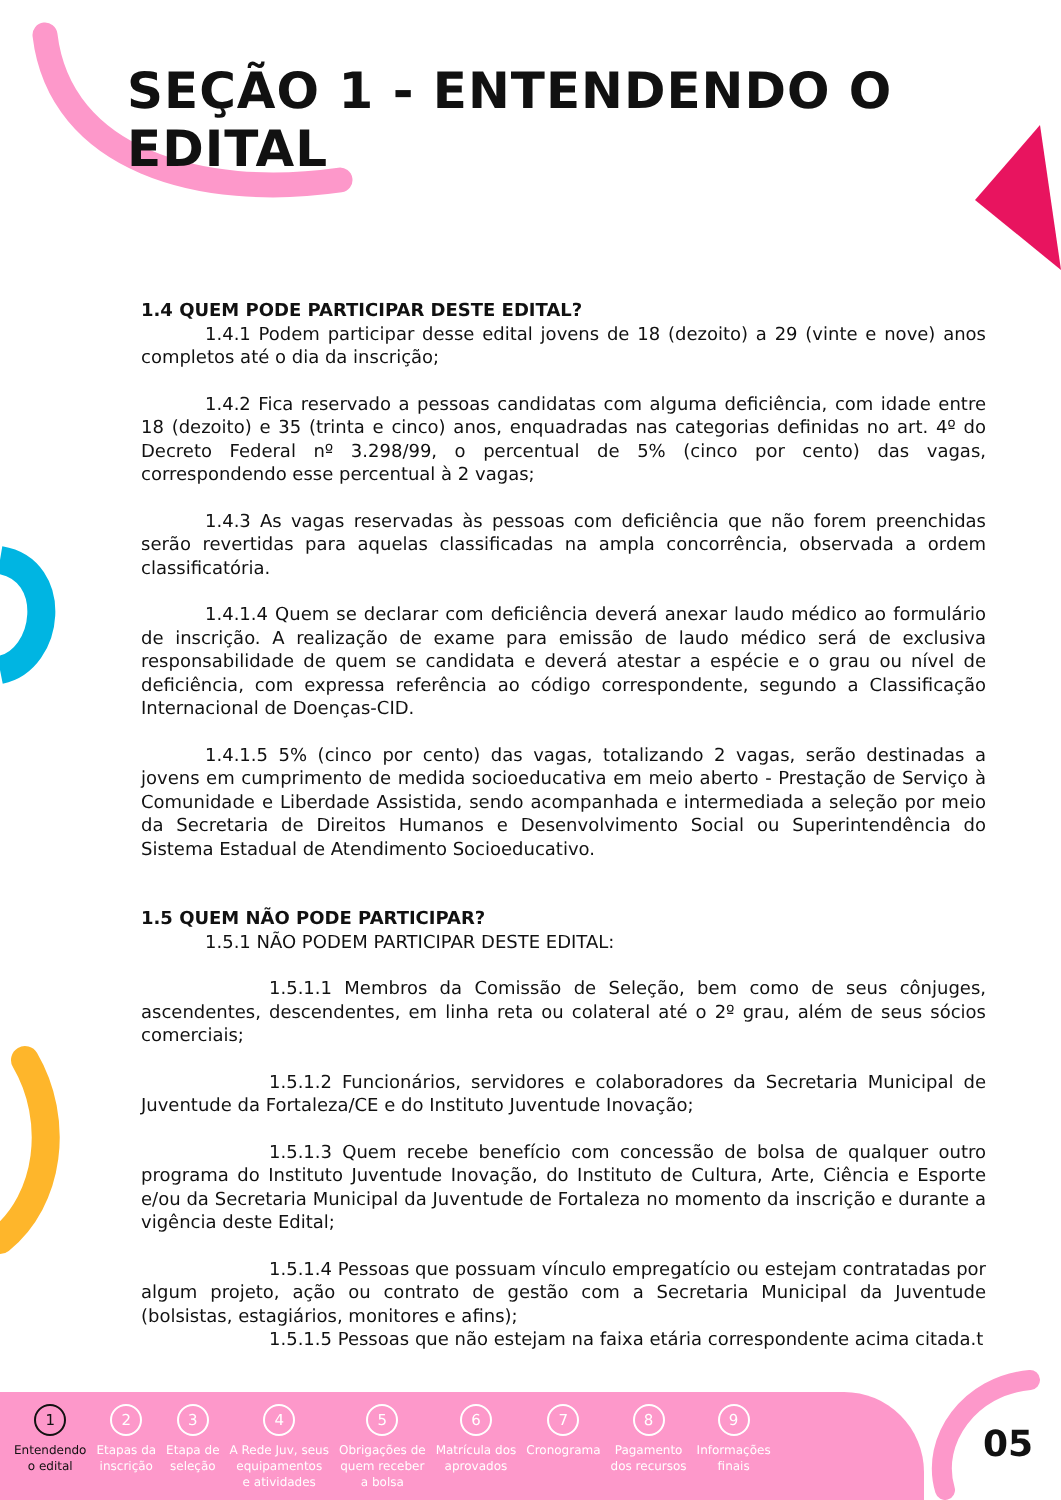SEÇÃO 1 - ENTENDENDO O EDITAL
1.4 QUEM PODE PARTICIPAR DESTE EDITAL?
1.4.1 Podem participar desse edital jovens de 18 (dezoito) a 29 (vinte e nove) anos completos até o dia da inscrição;
1.4.2 Fica reservado a pessoas candidatas com alguma deficiência, com idade entre 18 (dezoito) e 35 (trinta e cinco) anos, enquadradas nas categorias definidas no art. 4º do Decreto Federal nº 3.298/99, o percentual de 5% (cinco por cento) das vagas, correspondendo esse percentual à 2 vagas;
1.4.3 As vagas reservadas às pessoas com deficiência que não forem preenchidas serão revertidas para aquelas classificadas na ampla concorrência, observada a ordem classificatória.
1.4.1.4 Quem se declarar com deficiência deverá anexar laudo médico ao formulário de inscrição. A realização de exame para emissão de laudo médico será de exclusiva responsabilidade de quem se candidata e deverá atestar a espécie e o grau ou nível de deficiência, com expressa referência ao código correspondente, segundo a Classificação Internacional de Doenças-CID.
1.4.1.5 5% (cinco por cento) das vagas, totalizando 2 vagas, serão destinadas a jovens em cumprimento de medida socioeducativa em meio aberto - Prestação de Serviço à Comunidade e Liberdade Assistida, sendo acompanhada e intermediada a seleção por meio da Secretaria de Direitos Humanos e Desenvolvimento Social ou Superintendência do Sistema Estadual de Atendimento Socioeducativo.
1.5 QUEM NÃO PODE PARTICIPAR?
1.5.1 NÃO PODEM PARTICIPAR DESTE EDITAL:
1.5.1.1 Membros da Comissão de Seleção, bem como de seus cônjuges, ascendentes, descendentes, em linha reta ou colateral até o 2º grau, além de seus sócios comerciais;
1.5.1.2 Funcionários, servidores e colaboradores da Secretaria Municipal de Juventude da Fortaleza/CE e do Instituto Juventude Inovação;
1.5.1.3 Quem recebe benefício com concessão de bolsa de qualquer outro programa do Instituto Juventude Inovação, do Instituto de Cultura, Arte, Ciência e Esporte e/ou da Secretaria Municipal da Juventude de Fortaleza no momento da inscrição e durante a vigência deste Edital;
1.5.1.4 Pessoas que possuam vínculo empregatício ou estejam contratadas por algum projeto, ação ou contrato de gestão com a Secretaria Municipal da Juventude (bolsistas, estagiários, monitores e afins);
1.5.1.5 Pessoas que não estejam na faixa etária correspondente acima citada.t
1
Entendendo
o edital
2
Etapas da
inscrição
3
Etapa de
seleção
4
A Rede Juv, seus
equipamentos
e atividades
5
Obrigações de
quem receber
a bolsa
6
Matrícula dos
aprovados
7
Cronograma
8
Pagamento
dos recursos
9
Informações
finais
05